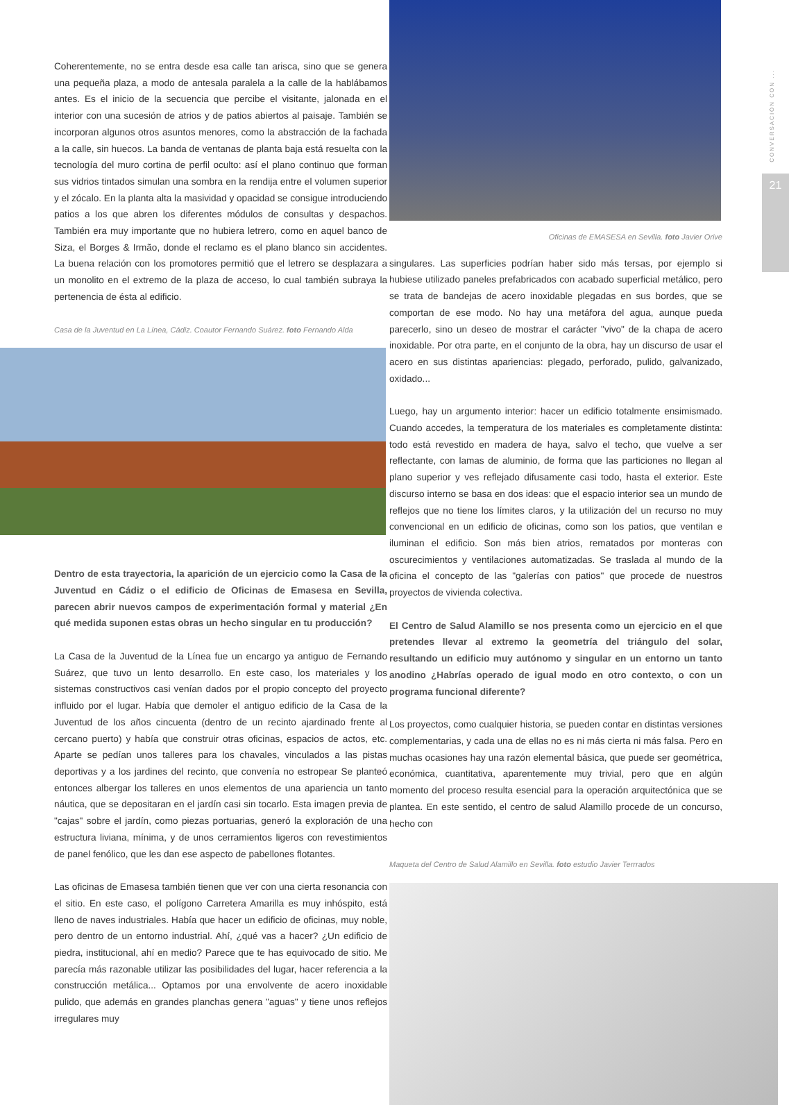CONVERSACIÓN CON ...
21
Coherentemente, no se entra desde esa calle tan arisca, sino que se genera una pequeña plaza, a modo de antesala paralela a la calle de la hablábamos antes. Es el inicio de la secuencia que percibe el visitante, jalonada en el interior con una sucesión de atrios y de patios abiertos al paisaje. También se incorporan algunos otros asuntos menores, como la abstracción de la fachada a la calle, sin huecos. La banda de ventanas de planta baja está resuelta con la tecnología del muro cortina de perfil oculto: así el plano continuo que forman sus vidrios tintados simulan una sombra en la rendija entre el volumen superior y el zócalo. En la planta alta la masividad y opacidad se consigue introduciendo patios a los que abren los diferentes módulos de consultas y despachos. También era muy importante que no hubiera letrero, como en aquel banco de Siza, el Borges & Irmão, donde el reclamo es el plano blanco sin accidentes. La buena relación con los promotores permitió que el letrero se desplazara a un monolito en el extremo de la plaza de acceso, lo cual también subraya la pertenencia de ésta al edificio.
Casa de la Juventud en La Línea, Cádiz. Coautor Fernando Suárez. foto Fernando Alda
Dentro de esta trayectoria, la aparición de un ejercicio como la Casa de la Juventud en Cádiz o el edificio de Oficinas de Emasesa en Sevilla, parecen abrir nuevos campos de experimentación formal y material ¿En qué medida suponen estas obras un hecho singular en tu producción?
La Casa de la Juventud de la Línea fue un encargo ya antiguo de Fernando Suárez, que tuvo un lento desarrollo. En este caso, los materiales y los sistemas constructivos casi venían dados por el propio concepto del proyecto influido por el lugar. Había que demoler el antiguo edificio de la Casa de la Juventud de los años cincuenta (dentro de un recinto ajardinado frente al cercano puerto) y había que construir otras oficinas, espacios de actos, etc. Aparte se pedían unos talleres para los chavales, vinculados a las pistas deportivas y a los jardines del recinto, que convenía no estropear Se planteó entonces albergar los talleres en unos elementos de una apariencia un tanto náutica, que se depositaran en el jardín casi sin tocarlo. Esta imagen previa de "cajas" sobre el jardín, como piezas portuarias, generó la exploración de una estructura liviana, mínima, y de unos cerramientos ligeros con revestimientos de panel fenólico, que les dan ese aspecto de pabellones flotantes.
Las oficinas de Emasesa también tienen que ver con una cierta resonancia con el sitio. En este caso, el polígono Carretera Amarilla es muy inhóspito, está lleno de naves industriales. Había que hacer un edificio de oficinas, muy noble, pero dentro de un entorno industrial. Ahí, ¿qué vas a hacer? ¿Un edificio de piedra, institucional, ahí en medio? Parece que te has equivocado de sitio. Me parecía más razonable utilizar las posibilidades del lugar, hacer referencia a la construcción metálica... Optamos por una envolvente de acero inoxidable pulido, que además en grandes planchas genera "aguas" y tiene unos reflejos irregulares muy
Oficinas de EMASESA en Sevilla. foto Javier Orive
singulares. Las superficies podrían haber sido más tersas, por ejemplo si hubiese utilizado paneles prefabricados con acabado superficial metálico, pero se trata de bandejas de acero inoxidable plegadas en sus bordes, que se comportan de ese modo. No hay una metáfora del agua, aunque pueda parecerlo, sino un deseo de mostrar el carácter "vivo" de la chapa de acero inoxidable. Por otra parte, en el conjunto de la obra, hay un discurso de usar el acero en sus distintas apariencias: plegado, perforado, pulido, galvanizado, oxidado...
Luego, hay un argumento interior: hacer un edificio totalmente ensimismado. Cuando accedes, la temperatura de los materiales es completamente distinta: todo está revestido en madera de haya, salvo el techo, que vuelve a ser reflectante, con lamas de aluminio, de forma que las particiones no llegan al plano superior y ves reflejado difusamente casi todo, hasta el exterior. Este discurso interno se basa en dos ideas: que el espacio interior sea un mundo de reflejos que no tiene los límites claros, y la utilización del un recurso no muy convencional en un edificio de oficinas, como son los patios, que ventilan e iluminan el edificio. Son más bien atrios, rematados por monteras con oscurecimientos y ventilaciones automatizadas. Se traslada al mundo de la oficina el concepto de las "galerías con patios" que procede de nuestros proyectos de vivienda colectiva.
El Centro de Salud Alamillo se nos presenta como un ejercicio en el que pretendes llevar al extremo la geometría del triángulo del solar, resultando un edificio muy autónomo y singular en un entorno un tanto anodino ¿Habrías operado de igual modo en otro contexto, o con un programa funcional diferente?
Los proyectos, como cualquier historia, se pueden contar en distintas versiones complementarias, y cada una de ellas no es ni más cierta ni más falsa. Pero en muchas ocasiones hay una razón elemental básica, que puede ser geométrica, económica, cuantitativa, aparentemente muy trivial, pero que en algún momento del proceso resulta esencial para la operación arquitectónica que se plantea. En este sentido, el centro de salud Alamillo procede de un concurso, hecho con
Maqueta del Centro de Salud Alamillo en Sevilla. foto estudio Javier Terrrados